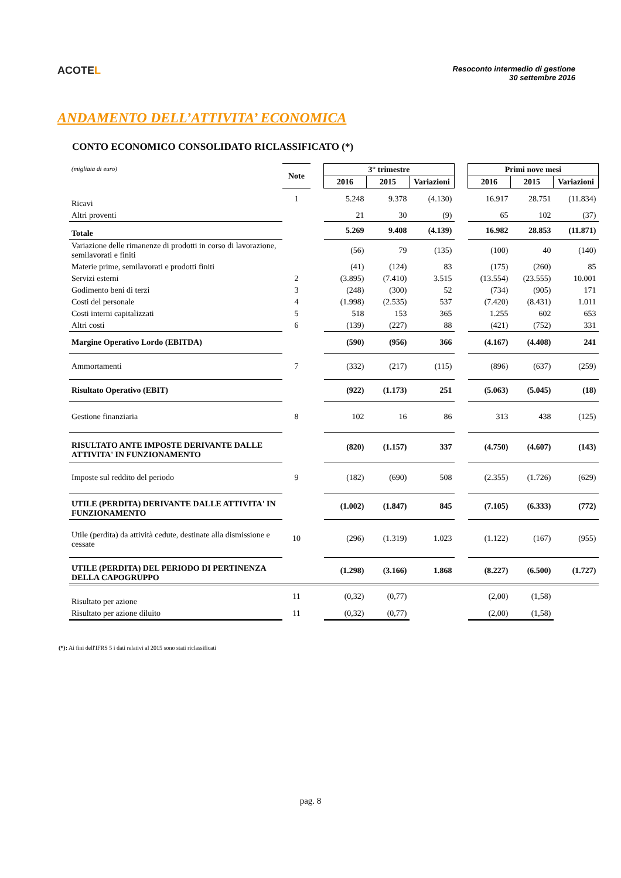ACOTEL
Resoconto intermedio di gestione
30 settembre 2016
ANDAMENTO DELL’ATTIVITA’ ECONOMICA
CONTO ECONOMICO CONSOLIDATO RICLASSIFICATO (*)
| (migliaia di euro) | Note | | 3° trimestre | | | | Primi nove mesi | | |
| | | | 2016 | 2015 | Variazioni | | 2016 | 2015 | Variazioni |
| Ricavi | 1 | | 5.248 | 9.378 | (4.130) | | 16.917 | 28.751 | (11.834) |
| Altri proventi | | | 21 | 30 | (9) | | 65 | 102 | (37) |
| Totale | | | 5.269 | 9.408 | (4.139) | | 16.982 | 28.853 | (11.871) |
| Variazione delle rimanenze di prodotti in corso di lavorazione, semilavorati e finiti | | | (56) | 79 | (135) | | (100) | 40 | (140) |
| Materie prime, semilavorati e prodotti finiti | | | (41) | (124) | 83 | | (175) | (260) | 85 |
| Servizi esterni | 2 | | (3.895) | (7.410) | 3.515 | | (13.554) | (23.555) | 10.001 |
| Godimento beni di terzi | 3 | | (248) | (300) | 52 | | (734) | (905) | 171 |
| Costi del personale | 4 | | (1.998) | (2.535) | 537 | | (7.420) | (8.431) | 1.011 |
| Costi interni capitalizzati | 5 | | 518 | 153 | 365 | | 1.255 | 602 | 653 |
| Altri costi | 6 | | (139) | (227) | 88 | | (421) | (752) | 331 |
| Margine Operativo Lordo (EBITDA) | | | (590) | (956) | 366 | | (4.167) | (4.408) | 241 |
| Ammortamenti | 7 | | (332) | (217) | (115) | | (896) | (637) | (259) |
| Risultato Operativo (EBIT) | | | (922) | (1.173) | 251 | | (5.063) | (5.045) | (18) |
| Gestione finanziaria | 8 | | 102 | 16 | 86 | | 313 | 438 | (125) |
| RISULTATO ANTE IMPOSTE DERIVANTE DALLE ATTIVITA' IN FUNZIONAMENTO | | | (820) | (1.157) | 337 | | (4.750) | (4.607) | (143) |
| Imposte sul reddito del periodo | 9 | | (182) | (690) | 508 | | (2.355) | (1.726) | (629) |
| UTILE (PERDITA) DERIVANTE DALLE ATTIVITA' IN FUNZIONAMENTO | | | (1.002) | (1.847) | 845 | | (7.105) | (6.333) | (772) |
| Utile (perdita) da attività cedute, destinate alla dismissione e cessate | 10 | | (296) | (1.319) | 1.023 | | (1.122) | (167) | (955) |
| UTILE (PERDITA) DEL PERIODO DI PERTINENZA DELLA CAPOGRUPPO | | | (1.298) | (3.166) | 1.868 | | (8.227) | (6.500) | (1.727) |
| Risultato per azione | 11 | | (0,32) | (0,77) | | | (2,00) | (1,58) | |
| Risultato per azione diluito | 11 | | (0,32) | (0,77) | | | (2,00) | (1,58) | |
(*): Ai fini dell'IFRS 5 i dati relativi al 2015 sono stati riclassificati
pag. 8